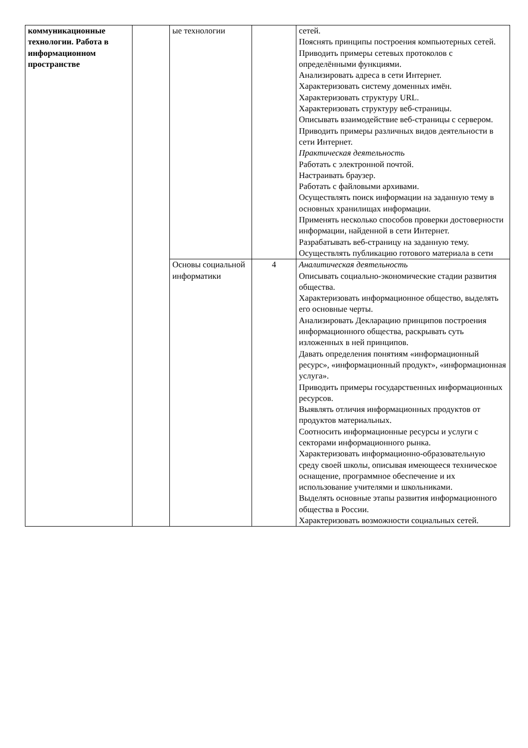| коммуникационные технологии. Работа в информационном пространстве | | ые технологии | | сетей. Пояснять принципы построения компьютерных сетей. Приводить примеры сетевых протоколов с определёнными функциями. Анализировать адреса в сети Интернет. Характеризовать систему доменных имён. Характеризовать структуру URL. Характеризовать структуру веб-страницы. Описывать взаимодействие веб-страницы с сервером. Приводить примеры различных видов деятельности в сети Интернет. Практическая деятельность Работать с электронной почтой. Настраивать браузер. Работать с файловыми архивами. Осуществлять поиск информации на заданную тему в основных хранилищах информации. Применять несколько способов проверки достоверности информации, найденной в сети Интернет. Разрабатывать веб-страницу на заданную тему. Осуществлять публикацию готового материала в сети |
| | | Основы социальной информатики | 4 | Аналитическая деятельность Описывать социально-экономические стадии развития общества. Характеризовать информационное общество, выделять его основные черты. Анализировать Декларацию принципов построения информационного общества, раскрывать суть изложенных в ней принципов. Давать определения понятиям «информационный ресурс», «информационный продукт», «информационная услуга». Приводить примеры государственных информационных ресурсов. Выявлять отличия информационных продуктов от продуктов материальных. Соотносить информационные ресурсы и услуги с секторами информационного рынка. Характеризовать информационно-образовательную среду своей школы, описывая имеющееся техническое оснащение, программное обеспечение и их использование учителями и школьниками. Выделять основные этапы развития информационного общества в России. Характеризовать возможности социальных сетей. |